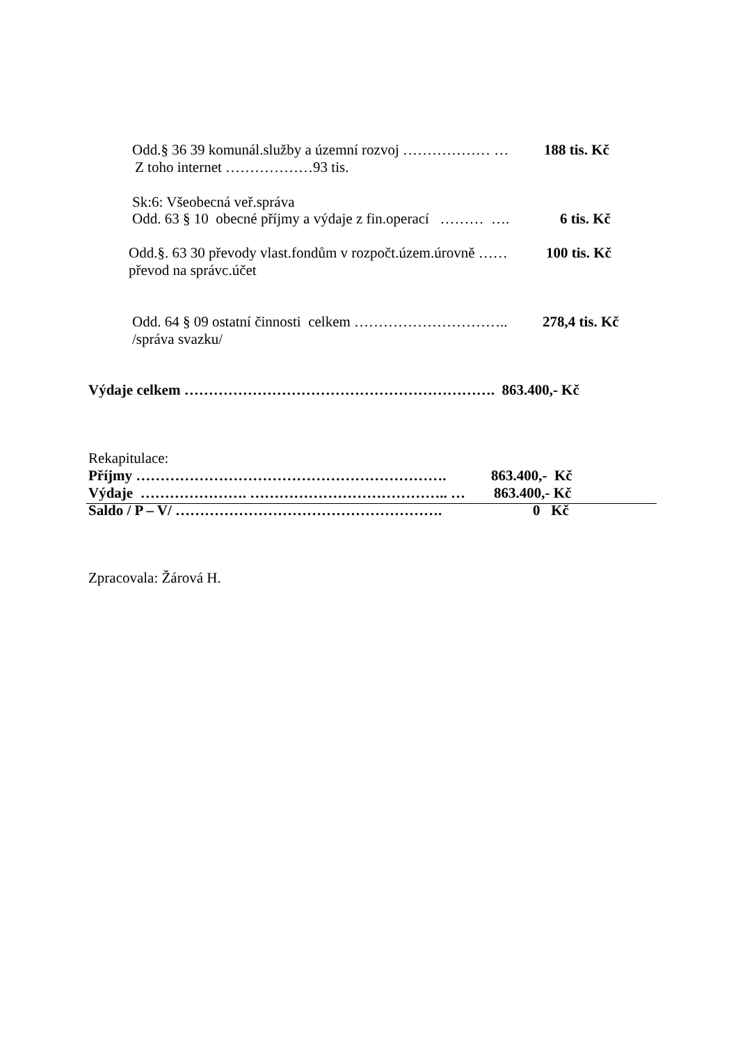Odd.§ 36 39 komunál.služby a územní rozvoj ……………… …
188 tis. Kč
Z toho internet ………………93 tis.
Sk:6: Všeobecná veř.správa
Odd. 63 § 10 obecné příjmy a výdaje z fin.operací ……… ….
6 tis. Kč
Odd.§. 63 30 převody vlast.fondům v rozpočt.územ.úrovně ……
100 tis. Kč
převod na správc.účet
Odd. 64 § 09 ostatní činnosti celkem …………………………..
278,4 tis. Kč
/správa svazku/
Výdaje celkem ………………………………………………………. 863.400,- Kč
Rekapitulace:
Příjmy ……………………………………………………….
863.400,- Kč
Výdaje …………………. ………………………………….. …
863.400,- Kč
Saldo / P – V/ ……………………………………………….
0 Kč
Zpracovala: Žárová H.